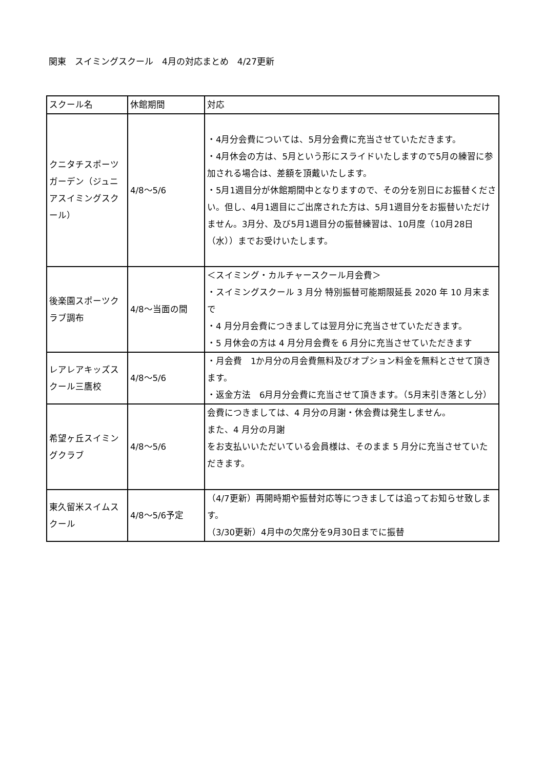関東　スイミングスクール　4月の対応まとめ　4/27更新
| スクール名 | 休館期間 | 対応 |
| クニタチスポーツガーデン（ジュニアスイミングスクール） | 4/8〜5/6 | ・4月分会費については、5月分会費に充当させていただきます。 ・4月休会の方は、5月という形にスライドいたしますので5月の練習に参加される場合は、差額を頂戴いたします。 ・5月1週目分が休館期間中となりますので、その分を別日にお振替ください。但し、4月1週目にご出席された方は、5月1週目分をお振替いただけません。3月分、及び5月1週目分の振替練習は、10月度（10月28日（水））までお受けいたします。 |
| 後楽園スポーツクラブ調布 | 4/8〜当面の間 | ＜スイミング・カルチャースクール月会費＞ ・スイミングスクール 3 月分 特別振替可能期限延長 2020 年 10 月末まで ・4 月分月会費につきましては翌月分に充当させていただきます。 ・5 月休会の方は 4 月分月会費を 6 月分に充当させていただきます |
| レアレアキッズスクール三鷹校 | 4/8〜5/6 | ・月会費 1か月分の月会費無料及びオプション料金を無料とさせて頂きます。 ・返金方法 6月月分会費に充当させて頂きます。（5月末引き落とし分） |
| 希望ヶ丘スイミングクラブ | 4/8〜5/6 | 会費につきましては、4 月分の月謝・休会費は発生しません。 また、4 月分の月謝 をお支払いいただいている会員様は、そのまま 5 月分に充当させていただきます。 |
| 東久留米スイムスクール | 4/8〜5/6予定 | （4/7更新）再開時期や振替対応等につきましては追ってお知らせ致します。 （3/30更新）4月中の欠席分を9月30日までに振替 |